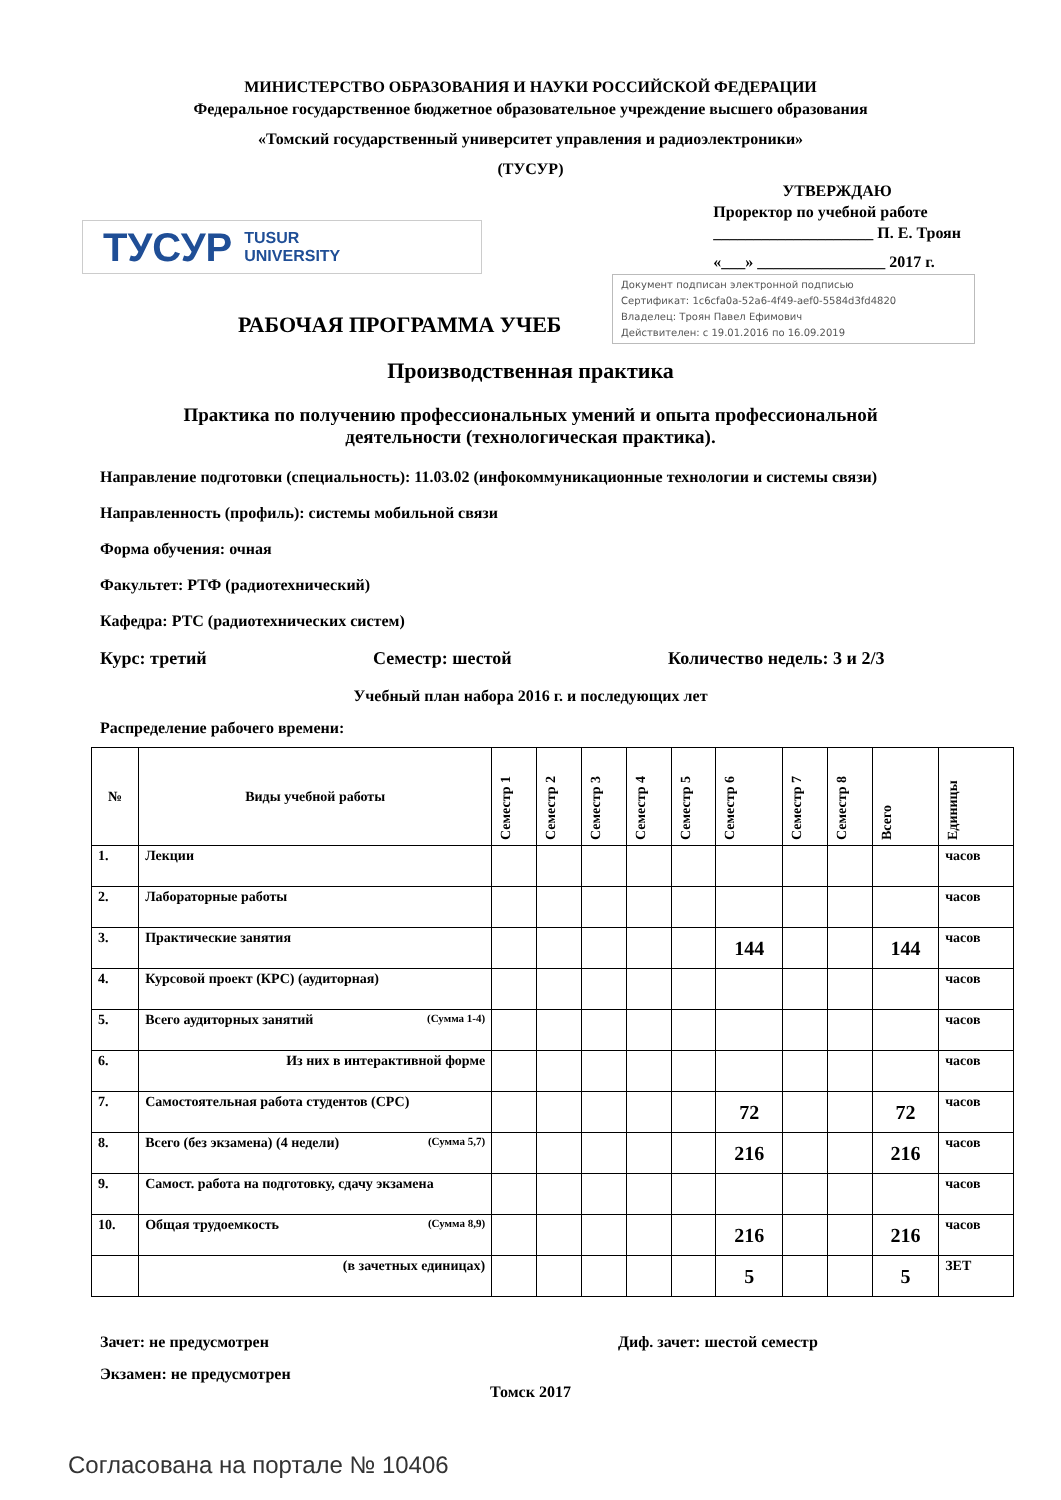МИНИСТЕРСТВО ОБРАЗОВАНИЯ И НАУКИ РОССИЙСКОЙ ФЕДЕРАЦИИ
Федеральное государственное бюджетное образовательное учреждение высшего образования
«Томский государственный университет управления и радиоэлектроники»
(ТУСУР)
ТУСУР TUSUR
UNIVERSITY
УТВЕРЖДАЮ
Проректор по учебной работе
____________________ П. Е. Троян
«___» ________________ 2017 г.
Документ подписан электронной подписью
Сертификат: 1c6cfa0a-52a6-4f49-aef0-5584d3fd4820
Владелец: Троян Павел Ефимович
Действителен: с 19.01.2016 по 16.09.2019
РАБОЧАЯ ПРОГРАММА УЧЕБ
Производственная практика
Практика по получению профессиональных умений и опыта профессиональной
деятельности (технологическая практика).
Направление подготовки (специальность): 11.03.02 (инфокоммуникационные технологии и системы связи)
Направленность (профиль): системы мобильной связи
Форма обучения: очная
Факультет: РТФ (радиотехнический)
Кафедра: РТС (радиотехнических систем)
Курс: третий Семестр: шестой Количество недель: 3 и 2/3
Учебный план набора 2016 г. и последующих лет
Распределение рабочего времени:
| № | Виды учебной работы | Семестр 1 | Семестр 2 | Семестр 3 | Семестр 4 | Семестр 5 | Семестр 6 | Семестр 7 | Семестр 8 | Всего | Единицы |
| --- | --- | --- | --- | --- | --- | --- | --- | --- | --- | --- | --- |
| 1. | Лекции | | | | | | | | | | часов |
| 2. | Лабораторные работы | | | | | | | | | | часов |
| 3. | Практические занятия | | | | | | 144 | | | 144 | часов |
| 4. | Курсовой проект (КРС) (аудиторная) | | | | | | | | | | часов |
| 5. | Всего аудиторных занятий (Сумма 1-4) | | | | | | | | | | часов |
| 6. | Из них в интерактивной форме | | | | | | | | | | часов |
| 7. | Самостоятельная работа студентов (СРС) | | | | | | 72 | | | 72 | часов |
| 8. | Всего (без экзамена) (4 недели) (Сумма 5,7) | | | | | | 216 | | | 216 | часов |
| 9. | Самост. работа на подготовку, сдачу экзамена | | | | | | | | | | часов |
| 10. | Общая трудоемкость (Сумма 8,9) | | | | | | 216 | | | 216 | часов |
| | (в зачетных единицах) | | | | | | 5 | | | 5 | ЗЕТ |
Зачет: не предусмотрен Диф. зачет: шестой семестр
Экзамен: не предусмотрен
Томск 2017
Согласована на портале № 10406